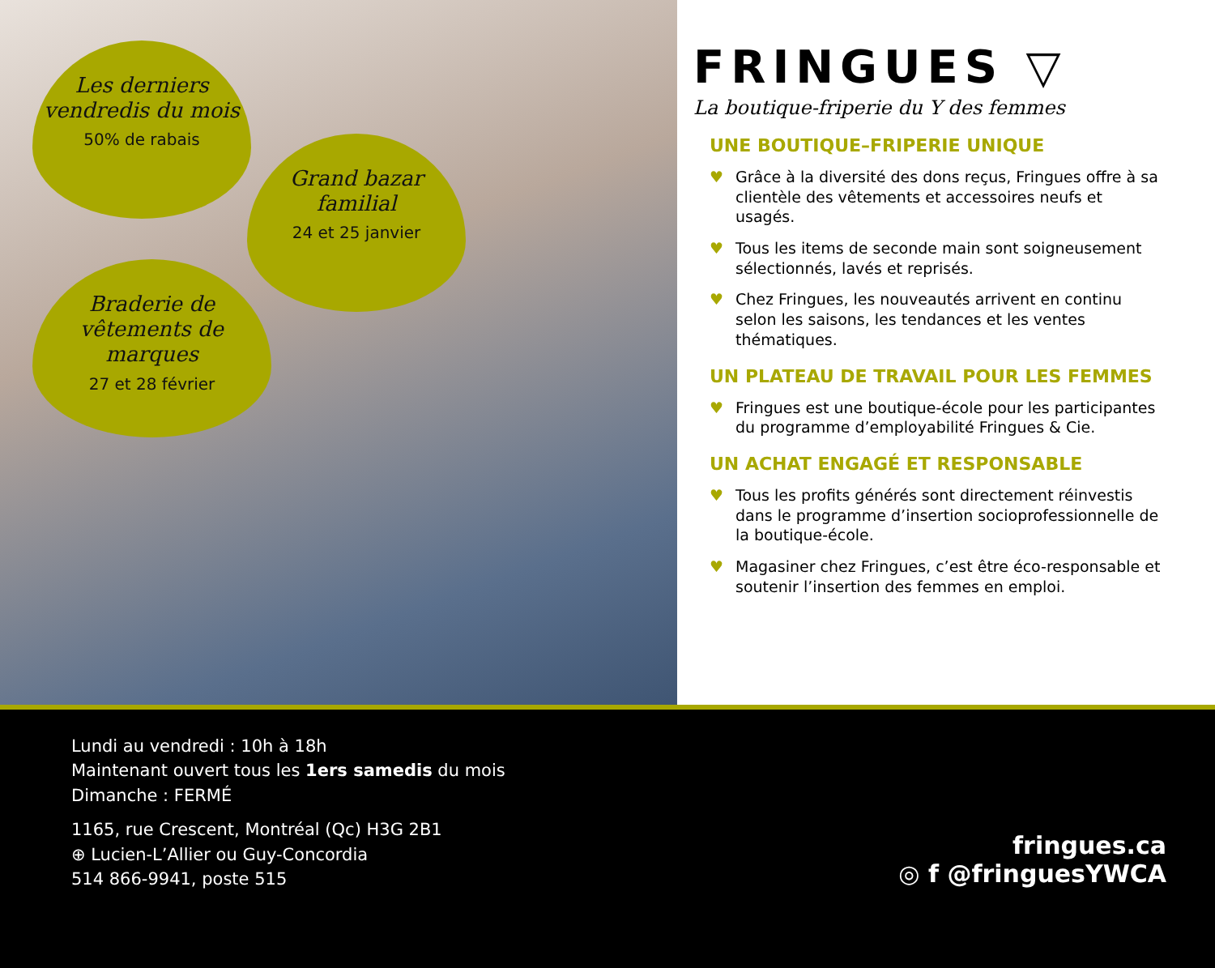Les derniers vendredis du mois
50% de rabais
Grand bazar familial
24 et 25 janvier
Braderie de vêtements de marques
27 et 28 février
FRINGUES ▽
La boutique-friperie du Y des femmes
UNE BOUTIQUE–FRIPERIE UNIQUE
♥ Grâce à la diversité des dons reçus, Fringues offre à sa clientèle des vêtements et accessoires neufs et usagés.
♥ Tous les items de seconde main sont soigneusement sélectionnés, lavés et reprisés.
♥ Chez Fringues, les nouveautés arrivent en continu selon les saisons, les tendances et les ventes thématiques.
UN PLATEAU DE TRAVAIL POUR LES FEMMES
♥ Fringues est une boutique-école pour les participantes du programme d’employabilité Fringues & Cie.
UN ACHAT ENGAGÉ ET RESPONSABLE
♥ Tous les profits générés sont directement réinvestis dans le programme d’insertion socioprofessionnelle de la boutique-école.
♥ Magasiner chez Fringues, c’est être éco-responsable et soutenir l’insertion des femmes en emploi.
Lundi au vendredi : 10h à 18h
Maintenant ouvert tous les 1ers samedis du mois
Dimanche : FERMÉ
1165, rue Crescent, Montréal (Qc) H3G 2B1
⊕ Lucien-L’Allier ou Guy-Concordia
514 866-9941, poste 515
fringues.ca
◎ f @fringuesYWCA